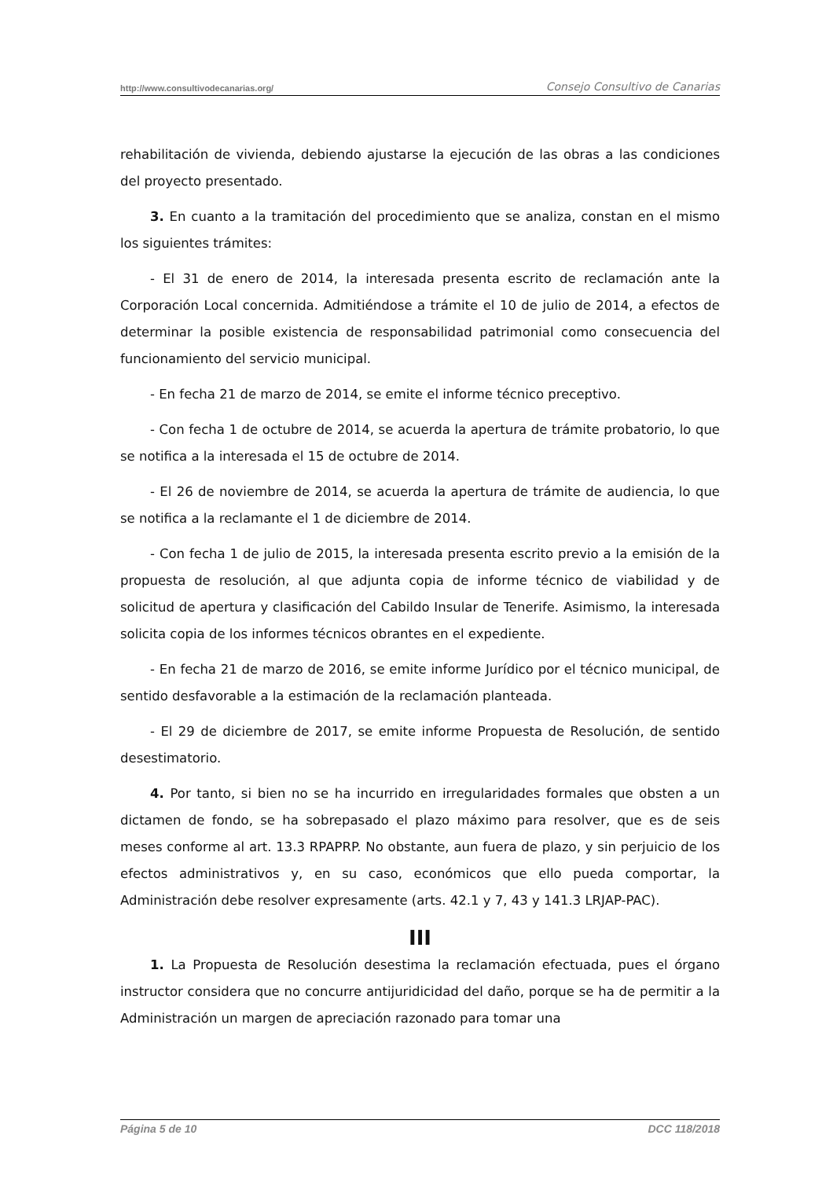http://www.consultivodecanarias.org/ Consejo Consultivo de Canarias
rehabilitación de vivienda, debiendo ajustarse la ejecución de las obras a las condiciones del proyecto presentado.
3. En cuanto a la tramitación del procedimiento que se analiza, constan en el mismo los siguientes trámites:
- El 31 de enero de 2014, la interesada presenta escrito de reclamación ante la Corporación Local concernida. Admitiéndose a trámite el 10 de julio de 2014, a efectos de determinar la posible existencia de responsabilidad patrimonial como consecuencia del funcionamiento del servicio municipal.
- En fecha 21 de marzo de 2014, se emite el informe técnico preceptivo.
- Con fecha 1 de octubre de 2014, se acuerda la apertura de trámite probatorio, lo que se notifica a la interesada el 15 de octubre de 2014.
- El 26 de noviembre de 2014, se acuerda la apertura de trámite de audiencia, lo que se notifica a la reclamante el 1 de diciembre de 2014.
- Con fecha 1 de julio de 2015, la interesada presenta escrito previo a la emisión de la propuesta de resolución, al que adjunta copia de informe técnico de viabilidad y de solicitud de apertura y clasificación del Cabildo Insular de Tenerife. Asimismo, la interesada solicita copia de los informes técnicos obrantes en el expediente.
- En fecha 21 de marzo de 2016, se emite informe Jurídico por el técnico municipal, de sentido desfavorable a la estimación de la reclamación planteada.
- El 29 de diciembre de 2017, se emite informe Propuesta de Resolución, de sentido desestimatorio.
4. Por tanto, si bien no se ha incurrido en irregularidades formales que obsten a un dictamen de fondo, se ha sobrepasado el plazo máximo para resolver, que es de seis meses conforme al art. 13.3 RPAPRP. No obstante, aun fuera de plazo, y sin perjuicio de los efectos administrativos y, en su caso, económicos que ello pueda comportar, la Administración debe resolver expresamente (arts. 42.1 y 7, 43 y 141.3 LRJAP-PAC).
III
1. La Propuesta de Resolución desestima la reclamación efectuada, pues el órgano instructor considera que no concurre antijuridicidad del daño, porque se ha de permitir a la Administración un margen de apreciación razonado para tomar una
Página 5 de 10 DCC 118/2018